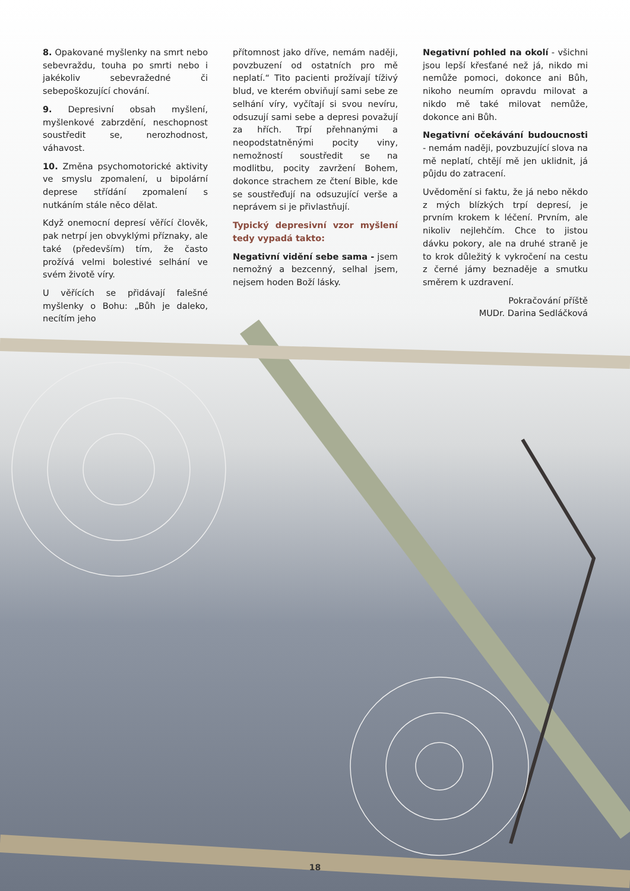8. Opakované myšlenky na smrt nebo sebevraždu, touha po smrti nebo i jakékoliv sebevražedné či sebepoškozující chování.
9. Depresivní obsah myšlení, myšlenkové zabrzdění, neschopnost soustředit se, nerozhodnost, váhavost.
10. Změna psychomotorické aktivity ve smyslu zpomalení, u bipolární deprese střídání zpomalení s nutkáním stále něco dělat.
Když onemocní depresí věřící člověk, pak netrpí jen obvyklými příznaky, ale také (především) tím, že často prožívá velmi bolestivé selhání ve svém životě víry.
U věřících se přidávají falešné myšlenky o Bohu: „Bůh je daleko, necítím jeho
přítomnost jako dříve, nemám naději, povzbuzení od ostatních pro mě neplatí.“ Tito pacienti prožívají tíživý blud, ve kterém obviňují sami sebe ze selhání víry, vyčítají si svou nevíru, odsuzují sami sebe a depresi považují za hřích. Trpí přehnanými a neopodstatněnými pocity viny, nemožností soustředit se na modlitbu, pocity zavržení Bohem, dokonce strachem ze čtení Bible, kde se soustřeďují na odsuzující verše a neprávem si je přivlastňují.
Typický depresivní vzor myšlení tedy vypadá takto:
Negativní vidění sebe sama - jsem nemožný a bezcenný, selhal jsem, nejsem hoden Boží lásky.
Negativní pohled na okolí - všichni jsou lepší křesťané než já, nikdo mi nemůže pomoci, dokonce ani Bůh, nikoho neumím opravdu milovat a nikdo mě také milovat nemůže, dokonce ani Bůh.
Negativní očekávání budoucnosti - nemám naději, povzbuzující slova na mě neplatí, chtějí mě jen uklidnit, já půjdu do zatracení.
Uvědomění si faktu, že já nebo někdo z mých blízkých trpí depresí, je prvním krokem k léčení. Prvním, ale nikoliv nejlehčím. Chce to jistou dávku pokory, ale na druhé straně je to krok důležitý k vykročení na cestu z černé jámy beznaděje a smutku směrem k uzdravení.
Pokračování příště
MUDr. Darina Sedláčková
18